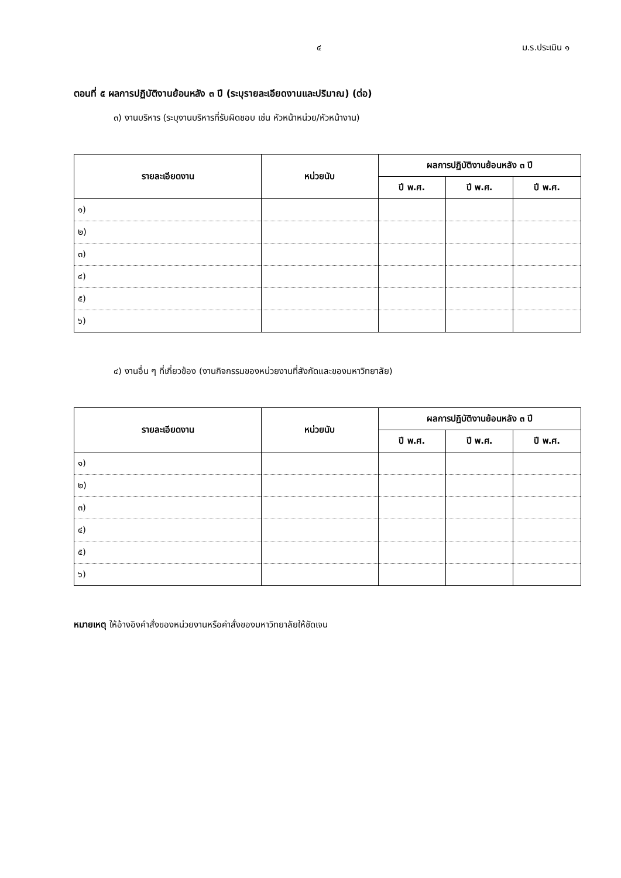๔ ม.ร.ประเมิน ๑
ตอนที่ ๕ ผลการปฏิบัติงานย้อนหลัง ๓ ปี (ระบุรายละเอียดงานและปริมาณ) (ต่อ)
๓) งานบริหาร (ระบุงานบริหารที่รับผิดชอบ เช่น หัวหน้าหน่วย/หัวหน้างาน)
| รายละเอียดงาน | หน่วยนับ | ผลการปฏิบัติงานย้อนหลัง ๓ ปี | | |
| --- | --- | --- | --- | --- |
| | | ปี พ.ศ. | ปี พ.ศ. | ปี พ.ศ. |
| ๑) | | | | |
| ๒) | | | | |
| ๓) | | | | |
| ๔) | | | | |
| ๕) | | | | |
| ๖) | | | | |
๔) งานอื่น ๆ ที่เกี่ยวข้อง (งานกิจกรรมของหน่วยงานที่สังกัดและของมหาวิทยาลัย)
| รายละเอียดงาน | หน่วยนับ | ผลการปฏิบัติงานย้อนหลัง ๓ ปี | | |
| --- | --- | --- | --- | --- |
| | | ปี พ.ศ. | ปี พ.ศ. | ปี พ.ศ. |
| ๑) | | | | |
| ๒) | | | | |
| ๓) | | | | |
| ๔) | | | | |
| ๕) | | | | |
| ๖) | | | | |
หมายเหตุ ให้อ้างอิงคำสั่งของหน่วยงานหรือคำสั่งของมหาวิทยาลัยให้ชัดเจน